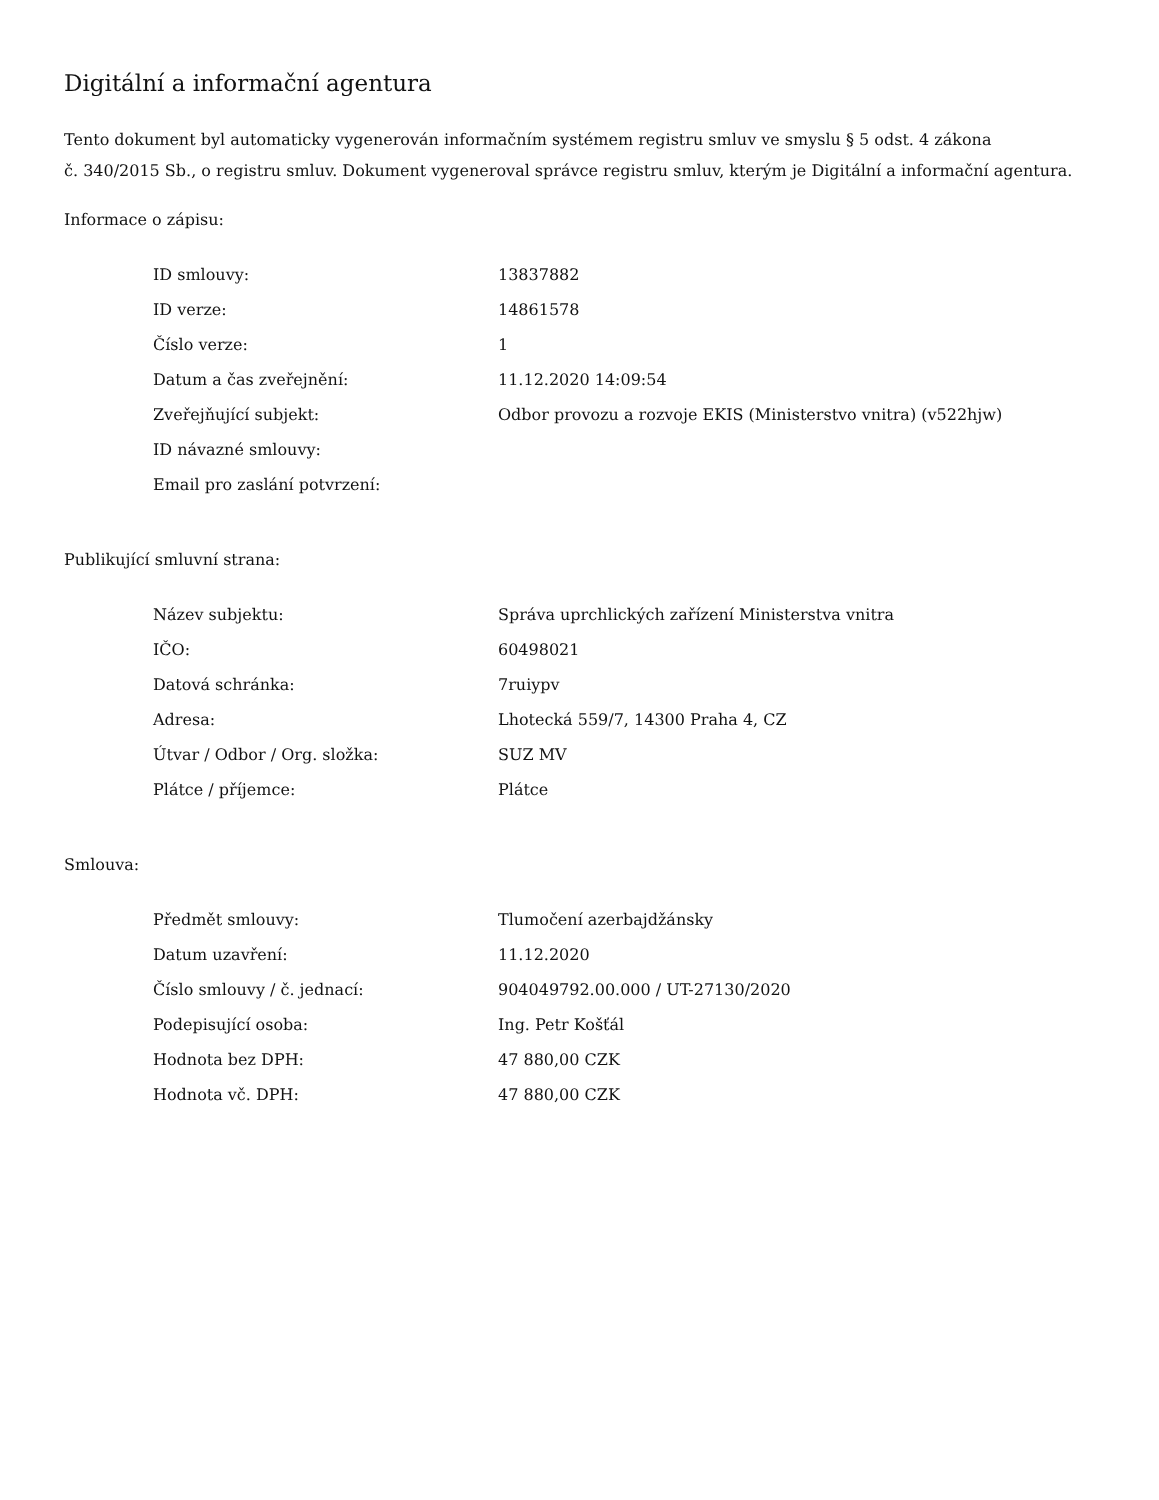Digitální a informační agentura
Tento dokument byl automaticky vygenerován informačním systémem registru smluv ve smyslu § 5 odst. 4 zákona
č. 340/2015 Sb., o registru smluv. Dokument vygeneroval správce registru smluv, kterým je Digitální a informační agentura.
Informace o zápisu:
| ID smlouvy: | 13837882 |
| ID verze: | 14861578 |
| Číslo verze: | 1 |
| Datum a čas zveřejnění: | 11.12.2020 14:09:54 |
| Zveřejňující subjekt: | Odbor provozu a rozvoje EKIS (Ministerstvo vnitra) (v522hjw) |
| ID návazné smlouvy: | |
| Email pro zaslání potvrzení: | |
Publikující smluvní strana:
| Název subjektu: | Správa uprchlických zařízení Ministerstva vnitra |
| IČO: | 60498021 |
| Datová schránka: | 7ruiypv |
| Adresa: | Lhotecká 559/7, 14300 Praha 4, CZ |
| Útvar / Odbor / Org. složka: | SUZ MV |
| Plátce / příjemce: | Plátce |
Smlouva:
| Předmět smlouvy: | Tlumočení azerbajdžánsky |
| Datum uzavření: | 11.12.2020 |
| Číslo smlouvy / č. jednací: | 904049792.00.000 / UT-27130/2020 |
| Podepisující osoba: | Ing. Petr Košťál |
| Hodnota bez DPH: | 47 880,00 CZK |
| Hodnota vč. DPH: | 47 880,00 CZK |